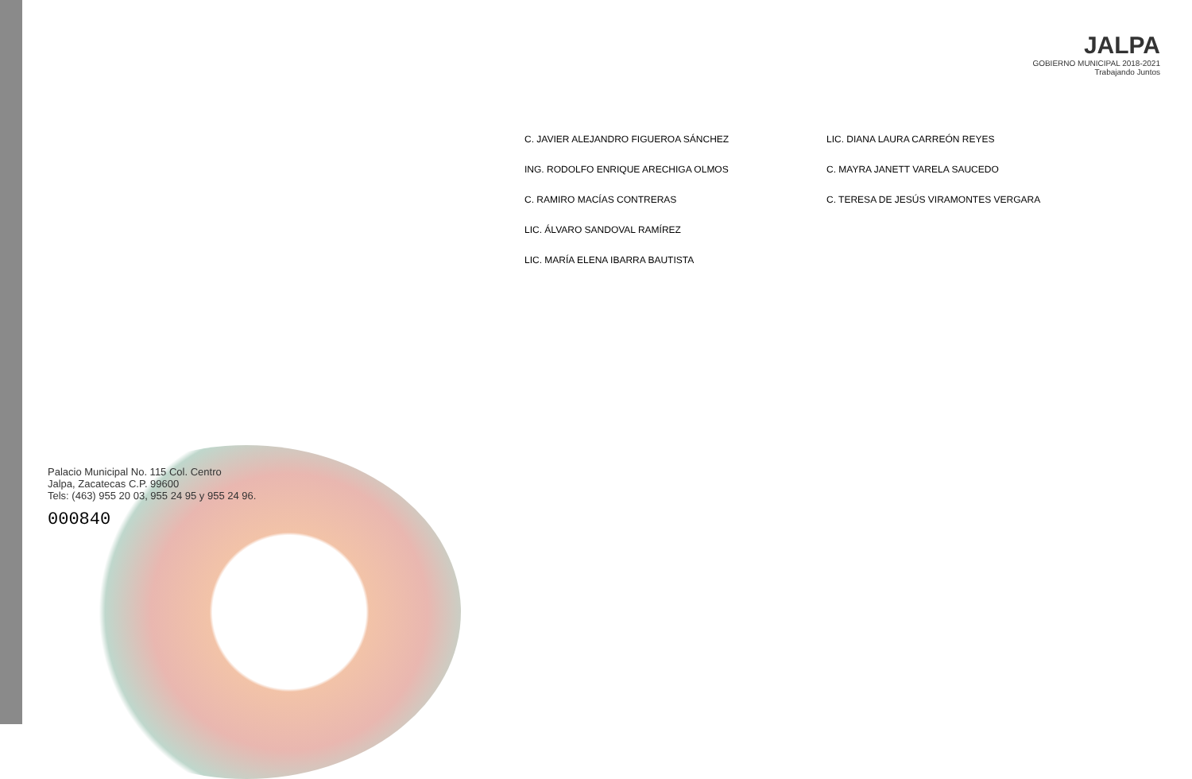JALPA
GOBIERNO MUNICIPAL 2018-2021
Trabajando Juntos
C. JAVIER ALEJANDRO FIGUEROA SÁNCHEZ
LIC. DIANA LAURA CARREÓN REYES
ING. RODOLFO ENRIQUE ARECHIGA OLMOS
C. MAYRA JANETT VARELA SAUCEDO
C. RAMIRO MACÍAS CONTRERAS
C. TERESA DE JESÚS VIRAMONTES VERGARA
LIC. ÁLVARO SANDOVAL RAMÍREZ
LIC. MARÍA ELENA IBARRA BAUTISTA
Palacio Municipal No. 115 Col. Centro
Jalpa, Zacatecas C.P. 99600
Tels: (463) 955 20 03, 955 24 95 y 955 24 96.
000840